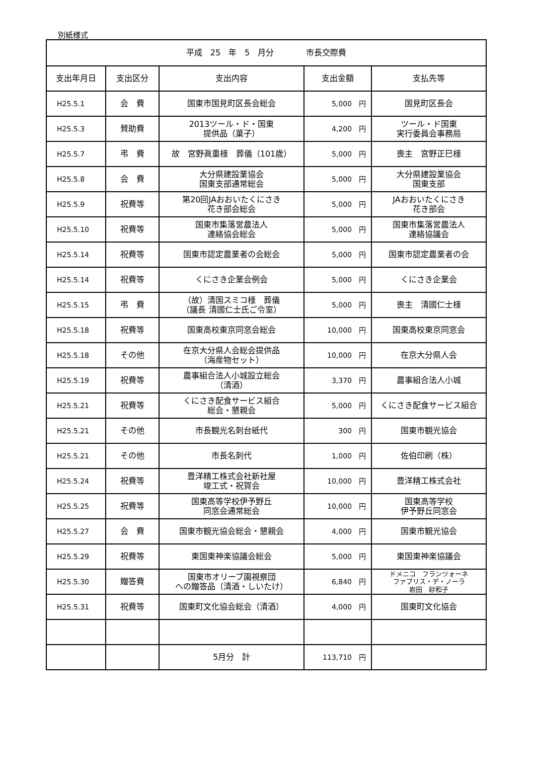別紙様式
| 平成 25 年 5 月分 市長交際費 | | | | |
| --- | --- | --- | --- | --- |
| 支出年月日 | 支出区分 | 支出内容 | 支出金額 | 支払先等 |
| H25.5.1 | 会 費 | 国東市国見町区長会総会 | 5,000 円 | 国見町区長会 |
| H25.5.3 | 賛助費 | 2013ツール・ド・国東 提供品（菓子） | 4,200 円 | ツール・ド国東 実行委員会事務局 |
| H25.5.7 | 弔 費 | 故 宮野眞重様 葬儀（101歳） | 5,000 円 | 喪主 宮野正巳様 |
| H25.5.8 | 会 費 | 大分県建設業協会 国東支部通常総会 | 5,000 円 | 大分県建設業協会 国東支部 |
| H25.5.9 | 祝費等 | 第20回JAおおいたくにさき 花き部会総会 | 5,000 円 | JAおおいたくにさき 花き部会 |
| H25.5.10 | 祝費等 | 国東市集落営農法人 連絡協会総会 | 5,000 円 | 国東市集落営農法人 連絡協議会 |
| H25.5.14 | 祝費等 | 国東市認定農業者の会総会 | 5,000 円 | 国東市認定農業者の会 |
| H25.5.14 | 祝費等 | くにさき企業会例会 | 5,000 円 | くにさき企業会 |
| H25.5.15 | 弔 費 | （故）清国スミコ様 葬儀 （議長 清國仁士氏ご令室） | 5,000 円 | 喪主 清國仁士様 |
| H25.5.18 | 祝費等 | 国東高校東京同窓会総会 | 10,000 円 | 国東高校東京同窓会 |
| H25.5.18 | その他 | 在京大分県人会総会提供品 （海産物セット） | 10,000 円 | 在京大分県人会 |
| H25.5.19 | 祝費等 | 農事組合法人小城設立総会 （清酒） | 3,370 円 | 農事組合法人小城 |
| H25.5.21 | 祝費等 | くにさき配食サービス組合 総会・懇親会 | 5,000 円 | くにさき配食サービス組合 |
| H25.5.21 | その他 | 市長観光名刺台紙代 | 300 円 | 国東市観光協会 |
| H25.5.21 | その他 | 市長名刺代 | 1,000 円 | 佐伯印刷（株） |
| H25.5.24 | 祝費等 | 豊洋精工株式会社新社屋 竣工式・祝賀会 | 10,000 円 | 豊洋精工株式会社 |
| H25.5.25 | 祝費等 | 国東高等学校伊予野丘 同窓会通常総会 | 10,000 円 | 国東高等学校 伊予野丘同窓会 |
| H25.5.27 | 会 費 | 国東市観光協会総会・懇親会 | 4,000 円 | 国東市観光協会 |
| H25.5.29 | 祝費等 | 東国東神楽協議会総会 | 5,000 円 | 東国東神楽協議会 |
| H25.5.30 | 贈答費 | 国東市オリーブ園視察団 への贈答品（清酒・しいたけ） | 6,840 円 | ドメニコ フランツォーネ ファブリス・デ・ノーラ 岩田 砂和子 |
| H25.5.31 | 祝費等 | 国東町文化協会総会（清酒） | 4,000 円 | 国東町文化協会 |
| | | 5月分 計 | 113,710 円 | |